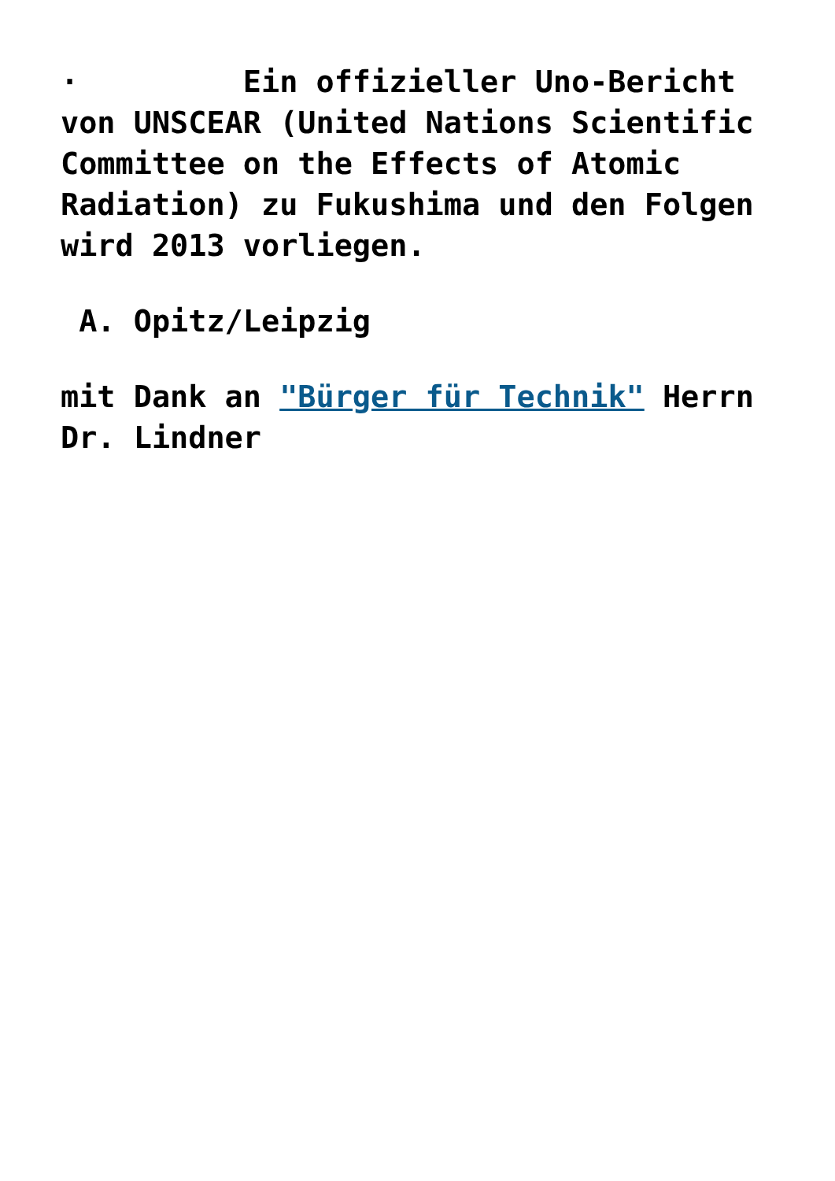· Ein offizieller Uno-Bericht von UNSCEAR (United Nations Scientific Committee on the Effects of Atomic Radiation) zu Fukushima und den Folgen wird 2013 vorliegen.
A. Opitz/Leipzig
mit Dank an "Bürger für Technik" Herrn Dr. Lindner